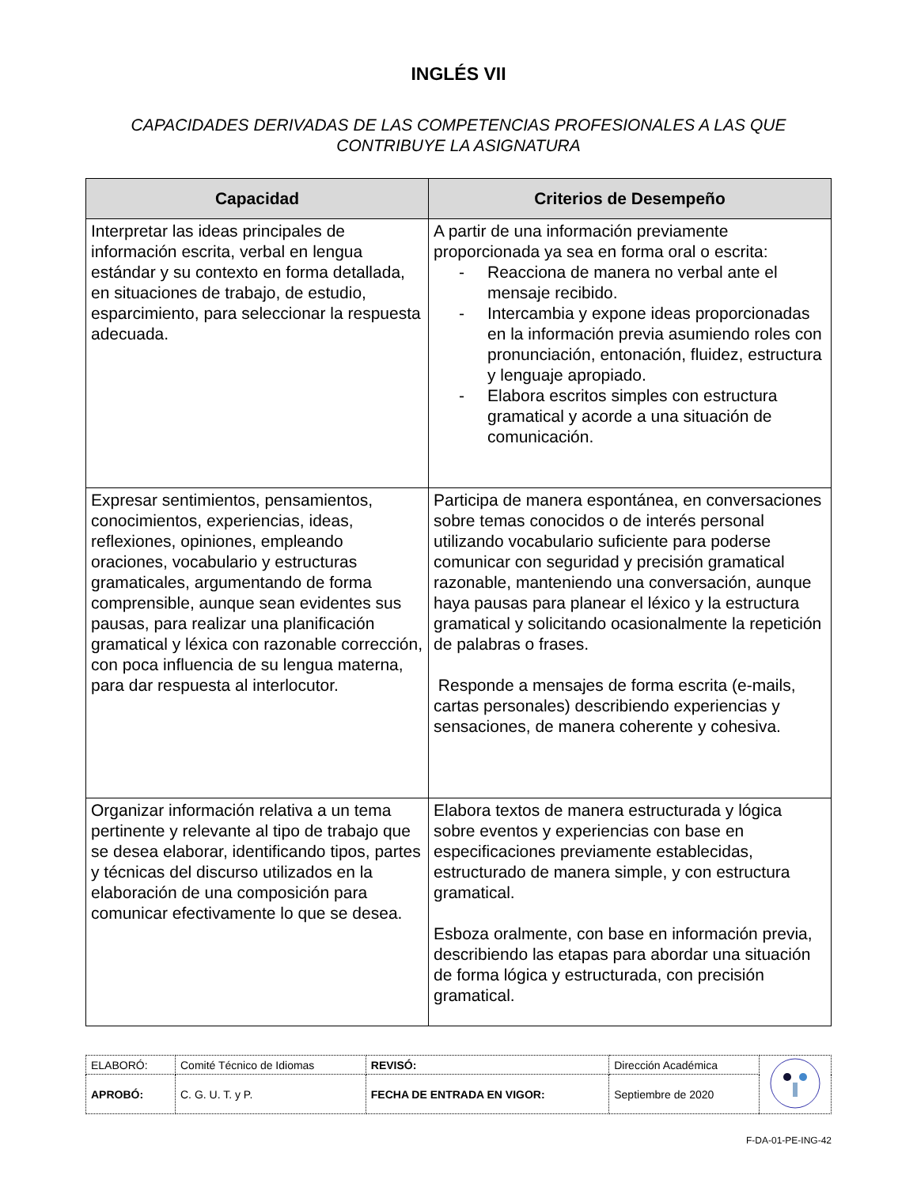INGLÉS VII
CAPACIDADES DERIVADAS DE LAS COMPETENCIAS PROFESIONALES A LAS QUE CONTRIBUYE LA ASIGNATURA
| Capacidad | Criterios de Desempeño |
| --- | --- |
| Interpretar las ideas principales de información escrita, verbal en lengua estándar y su contexto en forma detallada, en situaciones de trabajo, de estudio, esparcimiento, para seleccionar la respuesta adecuada. | A partir de una información previamente proporcionada ya sea en forma oral o escrita: - Reacciona de manera no verbal ante el mensaje recibido. - Intercambia y expone ideas proporcionadas en la información previa asumiendo roles con pronunciación, entonación, fluidez, estructura y lenguaje apropiado. - Elabora escritos simples con estructura gramatical y acorde a una situación de comunicación. |
| Expresar sentimientos, pensamientos, conocimientos, experiencias, ideas, reflexiones, opiniones, empleando oraciones, vocabulario y estructuras gramaticales, argumentando de forma comprensible, aunque sean evidentes sus pausas, para realizar una planificación gramatical y léxica con razonable corrección, con poca influencia de su lengua materna, para dar respuesta al interlocutor. | Participa de manera espontánea, en conversaciones sobre temas conocidos o de interés personal utilizando vocabulario suficiente para poderse comunicar con seguridad y precisión gramatical razonable, manteniendo una conversación, aunque haya pausas para planear el léxico y la estructura gramatical y solicitando ocasionalmente la repetición de palabras o frases. Responde a mensajes de forma escrita (e-mails, cartas personales) describiendo experiencias y sensaciones, de manera coherente y cohesiva. |
| Organizar información relativa a un tema pertinente y relevante al tipo de trabajo que se desea elaborar, identificando tipos, partes y técnicas del discurso utilizados en la elaboración de una composición para comunicar efectivamente lo que se desea. | Elabora textos de manera estructurada y lógica sobre eventos y experiencias con base en especificaciones previamente establecidas, estructurado de manera simple, y con estructura gramatical. Esboza oralmente, con base en información previa, describiendo las etapas para abordar una situación de forma lógica y estructurada, con precisión gramatical. |
| ELABORÓ: | Comité Técnico de Idiomas | REVISÓ: | Dirección Académica | |
| APROBÓ: | C. G. U. T. y P. | FECHA DE ENTRADA EN VIGOR: | Septiembre de 2020 | |
F-DA-01-PE-ING-42